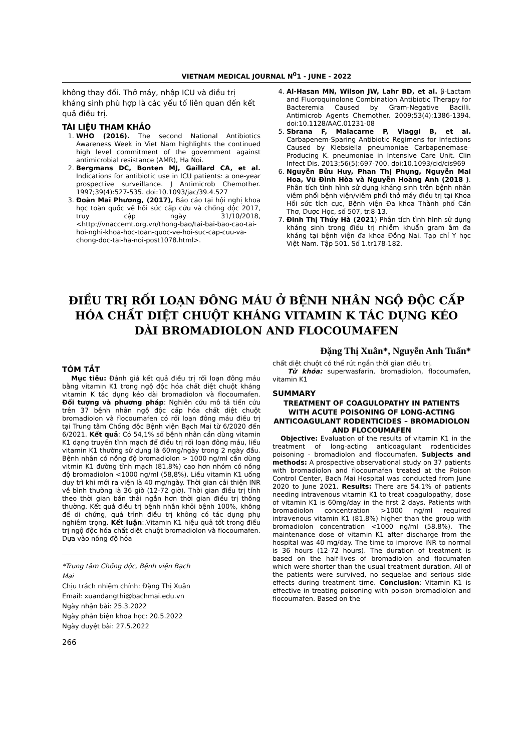VIETNAM MEDICAL JOURNAL N<sup>0</sup>1 - JUNE - 2022
không thay đổi. Thở máy, nhập ICU và điều trị kháng sinh phù hợp là các yếu tố liên quan đến kết quả điều trị.
TÀI LIỆU THAM KHẢO
1. WHO (2016). The second National Antibiotics Awareness Week in Viet Nam highlights the continued high level commitment of the government against antimicrobial resistance (AMR), Ha Noi.
2. Bergmans DC, Bonten MJ, Gaillard CA, et al. Indications for antibiotic use in ICU patients: a one-year prospective surveillance. J Antimicrob Chemother. 1997;39(4):527-535. doi:10.1093/jac/39.4.527
3. Đoàn Mai Phương, (2017), Báo cáo tại hội nghị khoa học toàn quốc về hồi sức cấp cứu và chống độc 2017, truy cập ngày 31/10/2018, <http://vnaccemt.org.vn/thong-bao/tai-bai-bao-cao-tai-hoi-nghi-khoa-hoc-toan-quoc-ve-hoi-suc-cap-cuu-va-chong-doc-tai-ha-noi-post1078.html>.
4. Al-Hasan MN, Wilson JW, Lahr BD, et al. β-Lactam and Fluoroquinolone Combination Antibiotic Therapy for Bacteremia Caused by Gram-Negative Bacilli. Antimicrob Agents Chemother. 2009;53(4):1386-1394. doi:10.1128/AAC.01231-08
5. Sbrana F, Malacarne P, Viaggi B, et al. Carbapenem-Sparing Antibiotic Regimens for Infections Caused by Klebsiella pneumoniae Carbapenemase–Producing K. pneumoniae in Intensive Care Unit. Clin Infect Dis. 2013;56(5):697-700. doi:10.1093/cid/cis969
6. Nguyễn Bửu Huy, Phan Thị Phụng, Nguyễn Mai Hoa, Vũ Đình Hòa và Nguyễn Hoàng Anh (2018 ). Phân tích tình hình sử dụng kháng sinh trên bệnh nhân viêm phổi bệnh viện/viêm phổi thở máy điều trị tại Khoa Hồi sức tích cực, Bệnh viện Đa khoa Thành phố Cần Thơ, Dược Học, số 507, tr.8-13.
7. Đinh Thị Thúy Hà (2021) Phân tích tình hình sử dụng kháng sinh trong điều trị nhiễm khuẩn gram âm đa kháng tại bệnh viện đa khoa Đồng Nai. Tạp chí Y học Việt Nam. Tập 501. Số 1.tr178-182.
ĐIỀU TRỊ RỐI LOẠN ĐÔNG MÁU Ở BỆNH NHÂN NGỘ ĐỘC CẤP HÓA CHẤT DIỆT CHUỘT KHÁNG VITAMIN K TÁC DỤNG KÉO DÀI BROMADIOLON AND FLOCOUMAFEN
Đặng Thị Xuân*, Nguyễn Anh Tuấn*
TÓM TẮT
Mục tiêu: Đánh giá kết quả điều trị rối loạn đông máu bằng vitamin K1 trong ngộ độc hóa chất diệt chuột kháng vitamin K tác dụng kéo dài bromadiolon và flocoumafen. Đối tượng và phương pháp: Nghiên cứu mô tả tiến cứu trên 37 bệnh nhân ngộ độc cấp hóa chất diệt chuột bromadiolon và flocoumafen có rối loạn đông máu điều trị tại Trung tâm Chống độc Bệnh viện Bạch Mai từ 6/2020 đến 6/2021. Kết quả: Có 54,1% số bệnh nhân cần dùng vitamin K1 dạng truyền tĩnh mạch để điều trị rối loạn đông máu, liều vitamin K1 thường sử dụng là 60mg/ngày trong 2 ngày đầu. Bệnh nhân có nồng độ bromadiolon > 1000 ng/ml cần dùng vitmin K1 đường tĩnh mạch (81,8%) cao hơn nhóm có nồng độ bromadiolon <1000 ng/ml (58,8%). Liều vitamin K1 uống duy trì khi mới ra viện là 40 mg/ngày. Thời gian cải thiện INR về bình thường là 36 giờ (12-72 giờ). Thời gian điều trị tính theo thời gian bán thải ngắn hơn thời gian điều trị thông thường. Kết quả điều trị bệnh nhân khỏi bệnh 100%, không để di chứng, quá trình điều trị không có tác dụng phụ nghiêm trọng. Kết luận:.Vitamin K1 hiệu quả tốt trong điều trị ngộ độc hóa chất diệt chuột bromadiolon và flocoumafen. Dựa vào nồng độ hóa
*Trung tâm Chống độc, Bệnh viện Bạch Mai
Chịu trách nhiệm chính: Đặng Thị Xuân
Email: xuandangthi@bachmai.edu.vn
Ngày nhận bài: 25.3.2022
Ngày phản biện khoa học: 20.5.2022
Ngày duyệt bài: 27.5.2022
266
chất diệt chuột có thể rút ngắn thời gian điều trị.
Từ khóa: superwasfarin, bromadiolon, flocoumafen, vitamin K1
SUMMARY
TREATMENT OF COAGULOPATHY IN PATIENTS WITH ACUTE POISONING OF LONG-ACTING ANTICOAGULANT RODENTICIDES – BROMADIOLON AND FLOCOUMAFEN
Objective: Evaluation of the results of vitamin K1 in the treatment of long-acting anticoagulant rodenticides poisoning - bromadiolon and flocoumafen. Subjects and methods: A prospective observational study on 37 patients with bromadiolon and flocoumafen treated at the Poison Control Center, Bach Mai Hospital was conducted from June 2020 to June 2021. Results: There are 54.1% of patients needing intravenous vitamin K1 to treat coagulopathy, dose of vitamin K1 is 60mg/day in the first 2 days. Patients with bromadiolon concentration >1000 ng/ml required intravenous vitamin K1 (81.8%) higher than the group with bromadiolon concentration <1000 ng/ml (58.8%). The maintenance dose of vitamin K1 after discharge from the hospital was 40 mg/day. The time to improve INR to normal is 36 hours (12-72 hours). The duration of treatment is based on the half-lives of bromadiolon and flocumafen which were shorter than the usual treatment duration. All of the patients were survived, no sequelae and serious side effects during treatment time. Conclusion: Vitamin K1 is effective in treating poisoning with poison bromadiolon and flocoumafen. Based on the